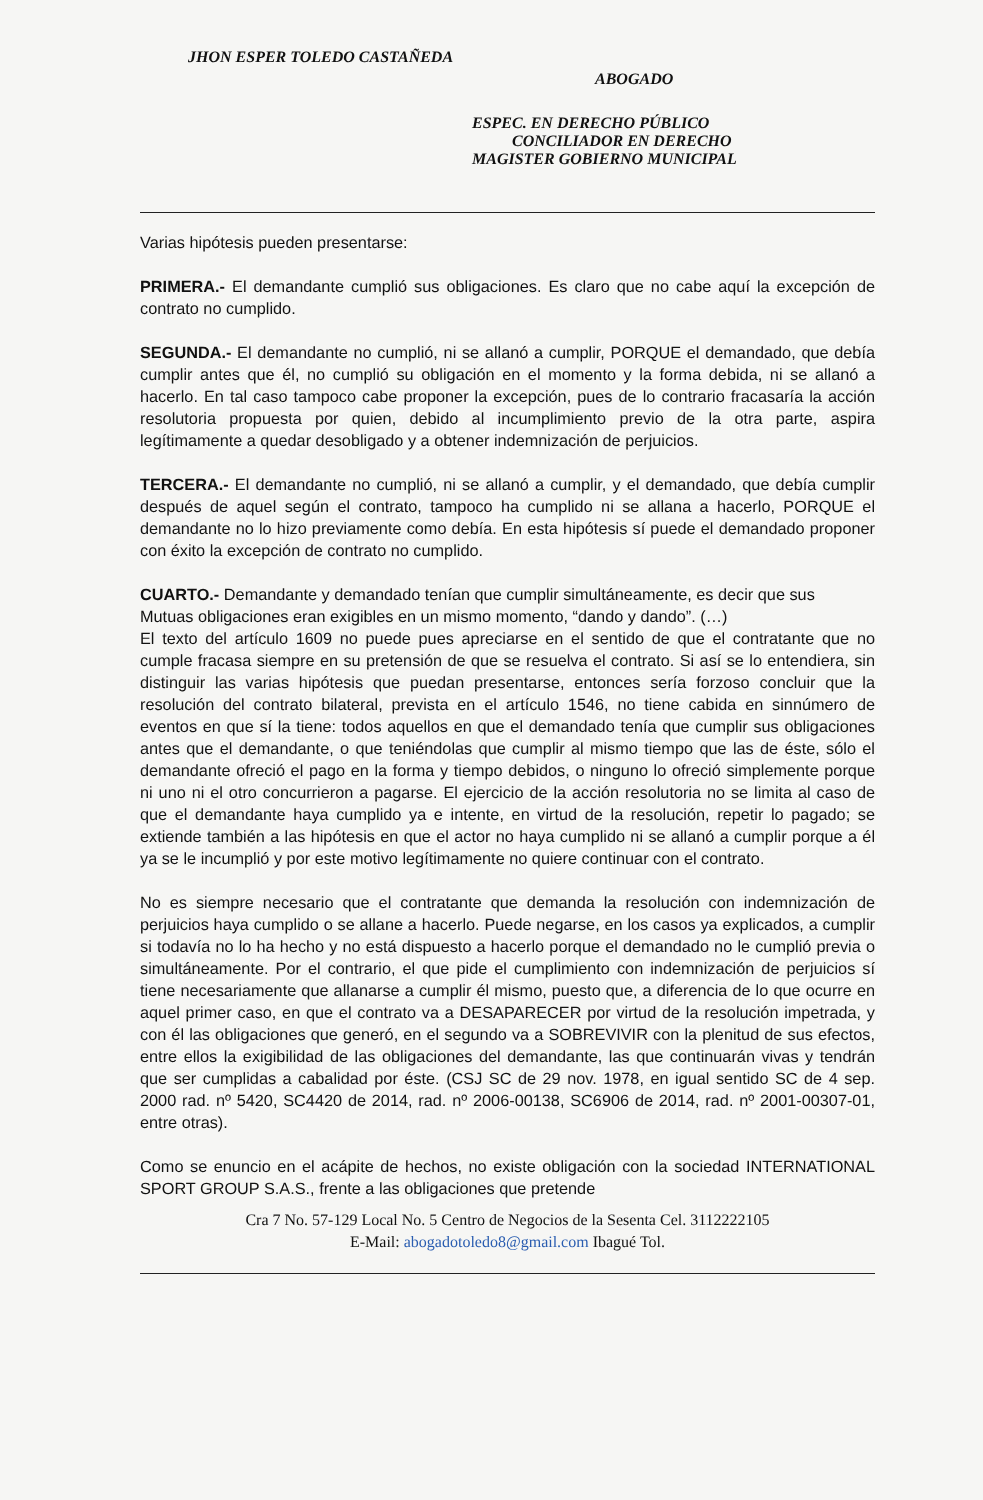JHON ESPER TOLEDO CASTAÑEDA
ABOGADO
ESPEC. EN DERECHO PÚBLICO
CONCILIADOR EN DERECHO
MAGISTER GOBIERNO MUNICIPAL
Varias hipótesis pueden presentarse:
PRIMERA.- El demandante cumplió sus obligaciones. Es claro que no cabe aquí la excepción de contrato no cumplido.
SEGUNDA.- El demandante no cumplió, ni se allanó a cumplir, PORQUE el demandado, que debía cumplir antes que él, no cumplió su obligación en el momento y la forma debida, ni se allanó a hacerlo. En tal caso tampoco cabe proponer la excepción, pues de lo contrario fracasaría la acción resolutoria propuesta por quien, debido al incumplimiento previo de la otra parte, aspira legítimamente a quedar desobligado y a obtener indemnización de perjuicios.
TERCERA.- El demandante no cumplió, ni se allanó a cumplir, y el demandado, que debía cumplir después de aquel según el contrato, tampoco ha cumplido ni se allana a hacerlo, PORQUE el demandante no lo hizo previamente como debía. En esta hipótesis sí puede el demandado proponer con éxito la excepción de contrato no cumplido.
CUARTO.- Demandante y demandado tenían que cumplir simultáneamente, es decir que sus
Mutuas obligaciones eran exigibles en un mismo momento, “dando y dando”. (…)
El texto del artículo 1609 no puede pues apreciarse en el sentido de que el contratante que no cumple fracasa siempre en su pretensión de que se resuelva el contrato. Si así se lo entendiera, sin distinguir las varias hipótesis que puedan presentarse, entonces sería forzoso concluir que la resolución del contrato bilateral, prevista en el artículo 1546, no tiene cabida en sinnúmero de eventos en que sí la tiene: todos aquellos en que el demandado tenía que cumplir sus obligaciones antes que el demandante, o que teniéndolas que cumplir al mismo tiempo que las de éste, sólo el demandante ofreció el pago en la forma y tiempo debidos, o ninguno lo ofreció simplemente porque ni uno ni el otro concurrieron a pagarse. El ejercicio de la acción resolutoria no se limita al caso de que el demandante haya cumplido ya e intente, en virtud de la resolución, repetir lo pagado; se extiende también a las hipótesis en que el actor no haya cumplido ni se allanó a cumplir porque a él ya se le incumplió y por este motivo legítimamente no quiere continuar con el contrato.
No es siempre necesario que el contratante que demanda la resolución con indemnización de perjuicios haya cumplido o se allane a hacerlo. Puede negarse, en los casos ya explicados, a cumplir si todavía no lo ha hecho y no está dispuesto a hacerlo porque el demandado no le cumplió previa o simultáneamente. Por el contrario, el que pide el cumplimiento con indemnización de perjuicios sí tiene necesariamente que allanarse a cumplir él mismo, puesto que, a diferencia de lo que ocurre en aquel primer caso, en que el contrato va a DESAPARECER por virtud de la resolución impetrada, y con él las obligaciones que generó, en el segundo va a SOBREVIVIR con la plenitud de sus efectos, entre ellos la exigibilidad de las obligaciones del demandante, las que continuarán vivas y tendrán que ser cumplidas a cabalidad por éste. (CSJ SC de 29 nov. 1978, en igual sentido SC de 4 sep. 2000 rad. nº 5420, SC4420 de 2014, rad. nº 2006-00138, SC6906 de 2014, rad. nº 2001-00307-01, entre otras).
Como se enuncio en el acápite de hechos, no existe obligación con la sociedad INTERNATIONAL SPORT GROUP S.A.S., frente a las obligaciones que pretende
Cra 7 No. 57-129 Local No. 5 Centro de Negocios de la Sesenta Cel. 3112222105
E-Mail: abogadotoledo8@gmail.com Ibagué Tol.